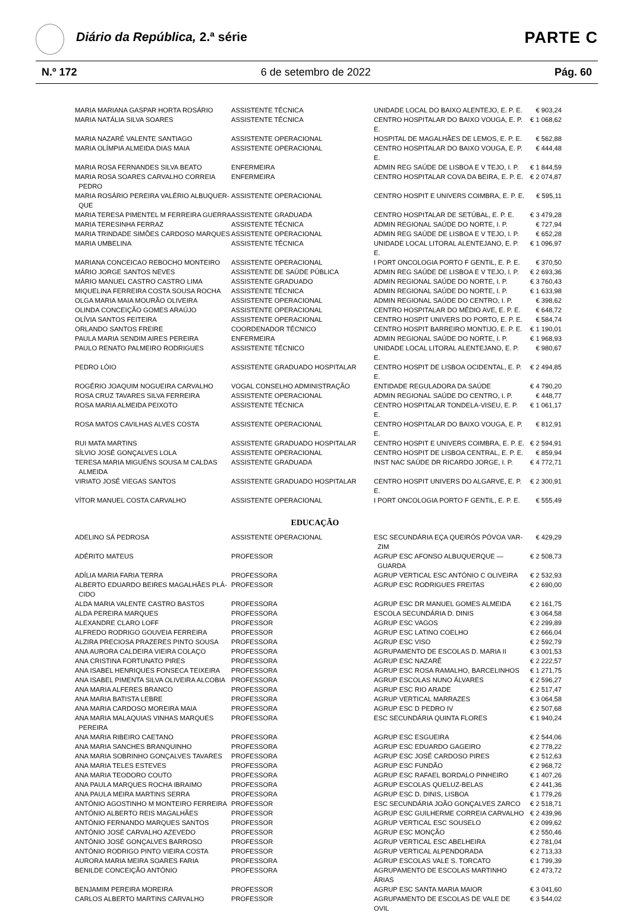Diário da República, 2.ª série PARTE C
N.º 172 6 de setembro de 2022 Pág. 60
| MARIA MARIANA GASPAR HORTA ROSÁRIO | ASSISTENTE TÉCNICA | UNIDADE LOCAL DO BAIXO ALENTEJO, E. P. E. | € 903,24 |
| MARIA NATÁLIA SILVA SOARES | ASSISTENTE TÉCNICA | CENTRO HOSPITALAR DO BAIXO VOUGA, E. P. E. | € 1 068,62 |
| MARIA NAZARÉ VALENTE SANTIAGO | ASSISTENTE OPERACIONAL | HOSPITAL DE MAGALHÃES DE LEMOS, E. P. E. | € 562,88 |
| MARIA OLÍMPIA ALMEIDA DIAS MAIA | ASSISTENTE OPERACIONAL | CENTRO HOSPITALAR DO BAIXO VOUGA, E. P. E. | € 444,48 |
| MARIA ROSA FERNANDES SILVA BEATO | ENFERMEIRA | ADMIN REG SAÚDE DE LISBOA E V TEJO, I. P. | € 1 844,59 |
| MARIA ROSA SOARES CARVALHO CORREIA PEDRO | ENFERMEIRA | CENTRO HOSPITALAR COVA DA BEIRA, E. P. E. | € 2 074,87 |
| MARIA ROSÁRIO PEREIRA VALÉRIO ALBUQUER- QUE | ASSISTENTE OPERACIONAL | CENTRO HOSPIT E UNIVERS COIMBRA, E. P. E. | € 595,11 |
| MARIA TERESA PIMENTEL M FERREIRA GUERRA | ASSISTENTE GRADUADA | CENTRO HOSPITALAR DE SETÚBAL, E. P. E. | € 3 479,28 |
| MARIA TERESINHA FERRAZ | ASSISTENTE TÉCNICA | ADMIN REGIONAL SAÚDE DO NORTE, I. P. | € 727,94 |
| MARIA TRINDADE SIMÕES CARDOSO MARQUES | ASSISTENTE OPERACIONAL | ADMIN REG SAÚDE DE LISBOA E V TEJO, I. P. | € 652,28 |
| MARIA UMBELINA | ASSISTENTE TÉCNICA | UNIDADE LOCAL LITORAL ALENTEJANO, E. P. E. | € 1 096,97 |
| MARIANA CONCEICAO REBOCHO MONTEIRO | ASSISTENTE OPERACIONAL | I PORT ONCOLOGIA PORTO F GENTIL, E. P. E. | € 370,50 |
| MÁRIO JORGE SANTOS NEVES | ASSISTENTE DE SAÚDE PÚBLICA | ADMIN REG SAÚDE DE LISBOA E V TEJO, I. P. | € 2 693,36 |
| MÁRIO MANUEL CASTRO CASTRO LIMA | ASSISTENTE GRADUADO | ADMIN REGIONAL SAÚDE DO NORTE, I. P. | € 3 760,43 |
| MIQUELINA FERREIRA COSTA SOUSA ROCHA | ASSISTENTE TÉCNICA | ADMIN REGIONAL SAÚDE DO NORTE, I. P. | € 1 633,98 |
| OLGA MARIA MAIA MOURÃO OLIVEIRA | ASSISTENTE OPERACIONAL | ADMIN REGIONAL SAÚDE DO CENTRO, I. P. | € 398,62 |
| OLINDA CONCEIÇÃO GOMES ARAÚJO | ASSISTENTE OPERACIONAL | CENTRO HOSPITALAR DO MÉDIO AVE, E. P. E. | € 648,72 |
| OLÍVIA SANTOS FEITEIRA | ASSISTENTE OPERACIONAL | CENTRO HOSPIT UNIVERS DO PORTO, E. P. E. | € 584,74 |
| ORLANDO SANTOS FREIRE | COORDENADOR TÉCNICO | CENTRO HOSPIT BARREIRO MONTIJO, E. P. E. | € 1 190,01 |
| PAULA MARIA SENDIM AIRES PEREIRA | ENFERMEIRA | ADMIN REGIONAL SAÚDE DO NORTE, I. P. | € 1 968,93 |
| PAULO RENATO PALMEIRO RODRIGUES | ASSISTENTE TÉCNICO | UNIDADE LOCAL LITORAL ALENTEJANO, E. P. E. | € 980,67 |
| PEDRO LÓIO | ASSISTENTE GRADUADO HOSPITALAR | CENTRO HOSPIT DE LISBOA OCIDENTAL, E. P. E. | € 2 494,85 |
| ROGÉRIO JOAQUIM NOGUEIRA CARVALHO | VOGAL CONSELHO ADMINISTRAÇÃO | ENTIDADE REGULADORA DA SAÚDE | € 4 790,20 |
| ROSA CRUZ TAVARES SILVA FERREIRA | ASSISTENTE OPERACIONAL | ADMIN REGIONAL SAÚDE DO CENTRO, I. P. | € 448,77 |
| ROSA MARIA ALMEIDA PEIXOTO | ASSISTENTE TÉCNICA | CENTRO HOSPITALAR TONDELA-VISEU, E. P. E. | € 1 061,17 |
| ROSA MATOS CAVILHAS ALVES COSTA | ASSISTENTE OPERACIONAL | CENTRO HOSPITALAR DO BAIXO VOUGA, E. P. E. | € 812,91 |
| RUI MATA MARTINS | ASSISTENTE GRADUADO HOSPITALAR | CENTRO HOSPIT E UNIVERS COIMBRA, E. P. E. | € 2 594,91 |
| SÍLVIO JOSÉ GONÇALVES LOLA | ASSISTENTE OPERACIONAL | CENTRO HOSPIT DE LISBOA CENTRAL, E. P. E. | € 859,94 |
| TERESA MARIA MIGUÉNS SOUSA M CALDAS ALMEIDA | ASSISTENTE GRADUADA | INST NAC SAÚDE DR RICARDO JORGE, I. P. | € 4 772,71 |
| VIRIATO JOSÉ VIEGAS SANTOS | ASSISTENTE GRADUADO HOSPITALAR | CENTRO HOSPIT UNIVERS DO ALGARVE, E. P. E. | € 2 300,91 |
| VÍTOR MANUEL COSTA CARVALHO | ASSISTENTE OPERACIONAL | I PORT ONCOLOGIA PORTO F GENTIL, E. P. E. | € 555,49 |
EDUCAÇÃO
| ADELINO SÁ PEDROSA | ASSISTENTE OPERACIONAL | ESC SECUNDÁRIA EÇA QUEIRÓS PÓVOA VAR- ZIM | € 429,29 |
| ADÉRITO MATEUS | PROFESSOR | AGRUP ESC AFONSO ALBUQUERQUE — GUARDA | € 2 508,73 |
| ADÍLIA MARIA FARIA TERRA | PROFESSORA | AGRUP VERTICAL ESC ANTÓNIO C OLIVEIRA | € 2 532,93 |
| ALBERTO EDUARDO BEIRES MAGALHÃES PLÁ- CIDO | PROFESSOR | AGRUP ESC RODRIGUES FREITAS | € 2 690,00 |
| ALDA MARIA VALENTE CASTRO BASTOS | PROFESSORA | AGRUP ESC DR MANUEL GOMES ALMEIDA | € 2 161,75 |
| ALDA PEREIRA MARQUES | PROFESSORA | ESCOLA SECUNDÁRIA D. DINIS | € 3 064,58 |
| ALEXANDRE CLARO LOFF | PROFESSOR | AGRUP ESC VAGOS | € 2 299,89 |
| ALFREDO RODRIGO GOUVEIA FERREIRA | PROFESSOR | AGRUP ESC LATINO COELHO | € 2 666,04 |
| ALZIRA PRECIOSA PRAZERES PINTO SOUSA | PROFESSORA | AGRUP ESC VISO | € 2 592,79 |
| ANA AURORA CALDEIRA VIEIRA COLAÇO | PROFESSORA | AGRUPAMENTO DE ESCOLAS D. MARIA II | € 3 001,53 |
| ANA CRISTINA FORTUNATO PIRES | PROFESSORA | AGRUP ESC NAZARÉ | € 2 222,57 |
| ANA ISABEL HENRIQUES FONSECA TEIXEIRA | PROFESSORA | AGRUP ESC ROSA RAMALHO, BARCELINHOS | € 1 271,75 |
| ANA ISABEL PIMENTA SILVA OLIVEIRA ALCOBIA | PROFESSORA | AGRUP ESCOLAS NUNO ÁLVARES | € 2 596,27 |
| ANA MARIA ALFERES BRANCO | PROFESSORA | AGRUP ESC RIO ARADE | € 2 517,47 |
| ANA MARIA BATISTA LEBRE | PROFESSORA | AGRUP VERTICAL MARRAZES | € 3 064,58 |
| ANA MARIA CARDOSO MOREIRA MAIA | PROFESSORA | AGRUP ESC D PEDRO IV | € 2 507,68 |
| ANA MARIA MALAQUIAS VINHAS MARQUES PEREIRA | PROFESSORA | ESC SECUNDÁRIA QUINTA FLORES | € 1 940,24 |
| ANA MARIA RIBEIRO CAETANO | PROFESSORA | AGRUP ESC ESGUEIRA | € 2 544,06 |
| ANA MARIA SANCHES BRANQUINHO | PROFESSORA | AGRUP ESC EDUARDO GAGEIRO | € 2 778,22 |
| ANA MARIA SOBRINHO GONÇALVES TAVARES | PROFESSORA | AGRUP ESC JOSÉ CARDOSO PIRES | € 2 512,63 |
| ANA MARIA TELES ESTEVES | PROFESSORA | AGRUP ESC FUNDÃO | € 2 968,72 |
| ANA MARIA TEODORO COUTO | PROFESSORA | AGRUP ESC RAFAEL BORDALO PINHEIRO | € 1 407,26 |
| ANA PAULA MARQUES ROCHA IBRAIMO | PROFESSORA | AGRUP ESCOLAS QUELUZ-BELAS | € 2 441,36 |
| ANA PAULA MEIRA MARTINS SERRA | PROFESSORA | AGRUP ESC D. DINIS, LISBOA | € 1 779,26 |
| ANTÓNIO AGOSTINHO M MONTEIRO FERREIRA | PROFESSOR | ESC SECUNDÁRIA JOÃO GONÇALVES ZARCO | € 2 518,71 |
| ANTÓNIO ALBERTO REIS MAGALHÃES | PROFESSOR | AGRUP ESC GUILHERME CORREIA CARVALHO | € 2 439,96 |
| ANTÓNIO FERNANDO MARQUES SANTOS | PROFESSOR | AGRUP VERTICAL ESC SOUSELO | € 2 099,62 |
| ANTÓNIO JOSÉ CARVALHO AZEVEDO | PROFESSOR | AGRUP ESC MONÇÃO | € 2 550,46 |
| ANTÓNIO JOSÉ GONÇALVES BARROSO | PROFESSOR | AGRUP VERTICAL ESC ABELHEIRA | € 2 781,04 |
| ANTÓNIO RODRIGO PINTO VIEIRA COSTA | PROFESSOR | AGRUP VERTICAL ALPENDORADA | € 2 713,33 |
| AURORA MARIA MEIRA SOARES FARIA | PROFESSORA | AGRUP ESCOLAS VALE S. TORCATO | € 1 799,39 |
| BENILDE CONCEIÇÃO ANTÓNIO | PROFESSORA | AGRUPAMENTO DE ESCOLAS MARTINHO ÁRIAS | € 2 473,72 |
| BENJAMIM PEREIRA MOREIRA | PROFESSOR | AGRUP ESC SANTA MARIA MAIOR | € 3 041,60 |
| CARLOS ALBERTO MARTINS CARVALHO | PROFESSOR | AGRUPAMENTO DE ESCOLAS DE VALE DE OVIL | € 3 544,02 |